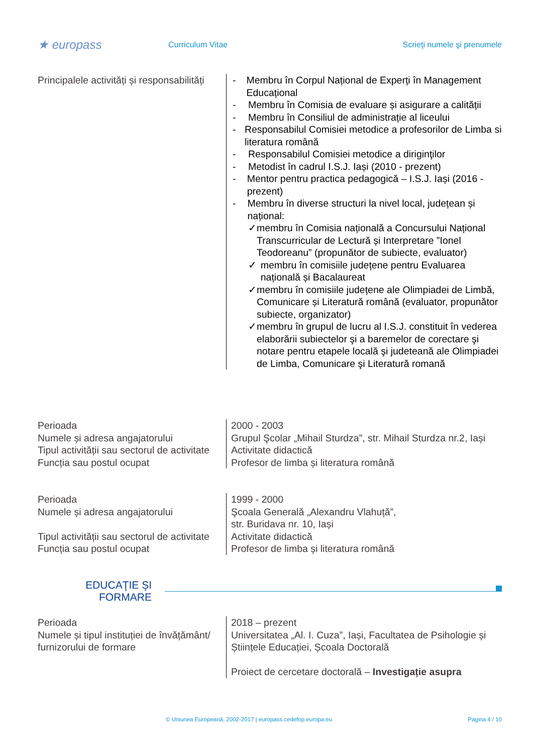★ europass
Curriculum Vitae Scrieţi numele şi prenumele
Principalele activități și responsabilități
- Membru în Corpul Național de Experți în Management Educațional
- Membru în Comisia de evaluare și asigurare a calității
- Membru în Consiliul de administrație al liceului
- Responsabilul Comisiei metodice a profesorilor de Limba si literatura română
- Responsabilul Comisiei metodice a diriginţilor
- Metodist în cadrul I.S.J. Iași (2010 - prezent)
- Mentor pentru practica pedagogică – I.S.J. Iași (2016 - prezent)
- Membru în diverse structuri la nivel local, județean și național:
✓ membru în Comisia națională a Concursului Național Transcurricular de Lectură și Interpretare ”Ionel Teodoreanu” (propunător de subiecte, evaluator)
✓ membru în comisiile județene pentru Evaluarea națională și Bacalaureat
✓ membru în comisiile județene ale Olimpiadei de Limbă, Comunicare și Literatură română (evaluator, propunător subiecte, organizator)
✓ membru în grupul de lucru al I.S.J. constituit în vederea elaborării subiectelor şi a baremelor de corectare şi notare pentru etapele locală şi judeteană ale Olimpiadei de Limba, Comunicare şi Literatură romană
Perioada
Numele și adresa angajatorului
Tipul activității sau sectorul de activitate
Funcția sau postul ocupat
2000 - 2003
Grupul Şcolar „Mihail Sturdza”, str. Mihail Sturdza nr.2, Iași
Activitate didactică
Profesor de limba și literatura română
Perioada
Numele și adresa angajatorului
Tipul activității sau sectorul de activitate
Funcția sau postul ocupat
1999 - 2000
Şcoala Generală „Alexandru Vlahuță”,
str. Buridava nr. 10, Iași
Activitate didactică
Profesor de limba și literatura română
EDUCAŢIE ŞI
FORMARE
Perioada
Numele și tipul instituției de învățământ/ furnizorului de formare
2018 – prezent
Universitatea „Al. I. Cuza”, Iași, Facultatea de Psihologie și Științele Educației, Școala Doctorală
Proiect de cercetare doctorală – Investigație asupra
© Uniunea Europeană, 2002-2017 | europass.cedefop.europa.eu
Pagina 4 / 10